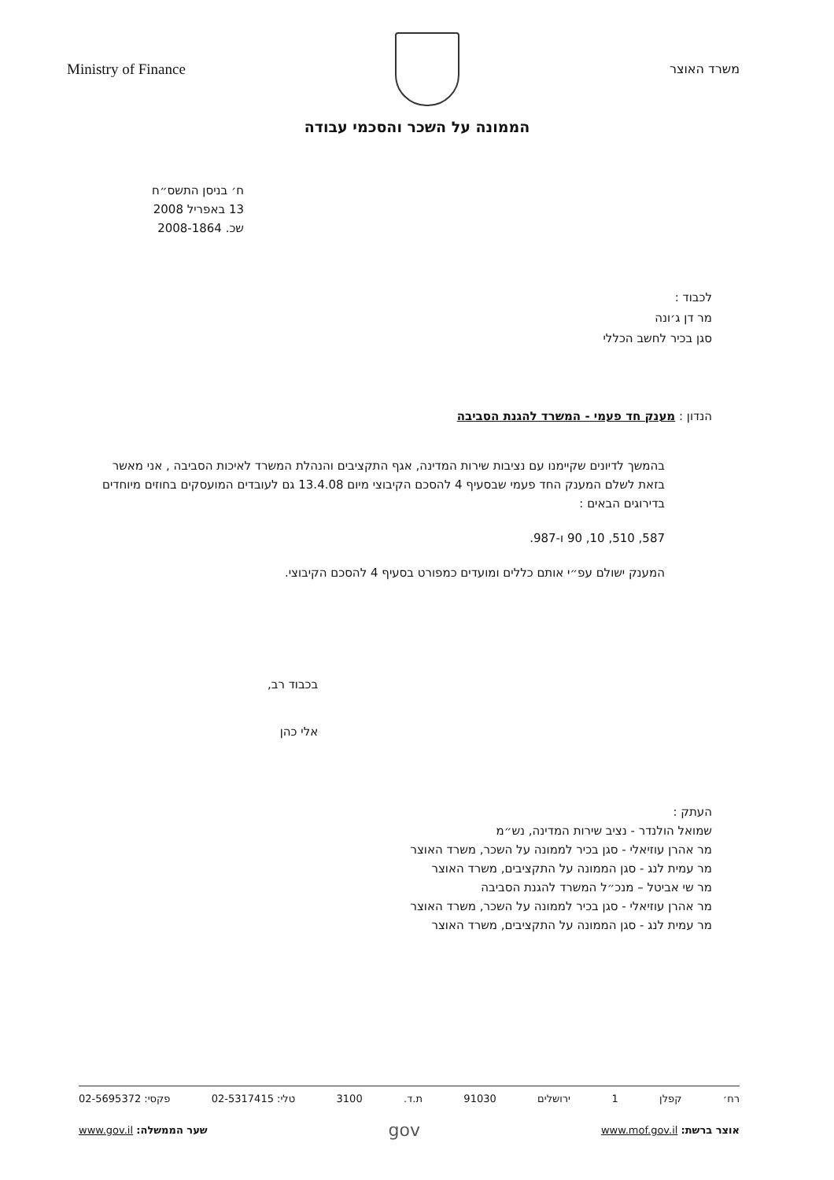Ministry of Finance
משרד האוצר
הממונה על השכר והסכמי עבודה
ח׳ בניסן התשס״ח
13 באפריל 2008
שכ. 2008-1864
לכבוד :
מר דן ג׳ונה
סגן בכיר לחשב הכללי
הנדון : מענק חד פעמי - המשרד להגנת הסביבה
בהמשך לדיונים שקיימנו עם נציבות שירות המדינה, אגף התקציבים והנהלת המשרד לאיכות הסביבה , אני מאשר בזאת לשלם המענק החד פעמי שבסעיף 4 להסכם הקיבוצי מיום 13.4.08 גם לעובדים המועסקים בחוזים מיוחדים בדירוגים הבאים :
587, 510, 10, 90 ו-987.
המענק ישולם עפ״י אותם כללים ומועדים כמפורט בסעיף 4 להסכם הקיבוצי.
בכבוד רב,
אלי כהן
העתק :
שמואל הולנדר - נציב שירות המדינה, נש״מ
מר אהרן עוזיאלי - סגן בכיר לממונה על השכר, משרד האוצר
מר עמית לנג - סגן הממונה על התקציבים, משרד האוצר
מר שי אביטל – מנכ״ל המשרד להגנת הסביבה
מר אהרן עוזיאלי - סגן בכיר לממונה על השכר, משרד האוצר
מר עמית לנג - סגן הממונה על התקציבים, משרד האוצר
רח׳ קפלן 1 ירושלים 91030 ת.ד. 3100 טלי: 02-5317415 פקסי: 02-5695372
אוצר ברשת: www.mof.gov.il gov שער הממשלה: www.gov.il